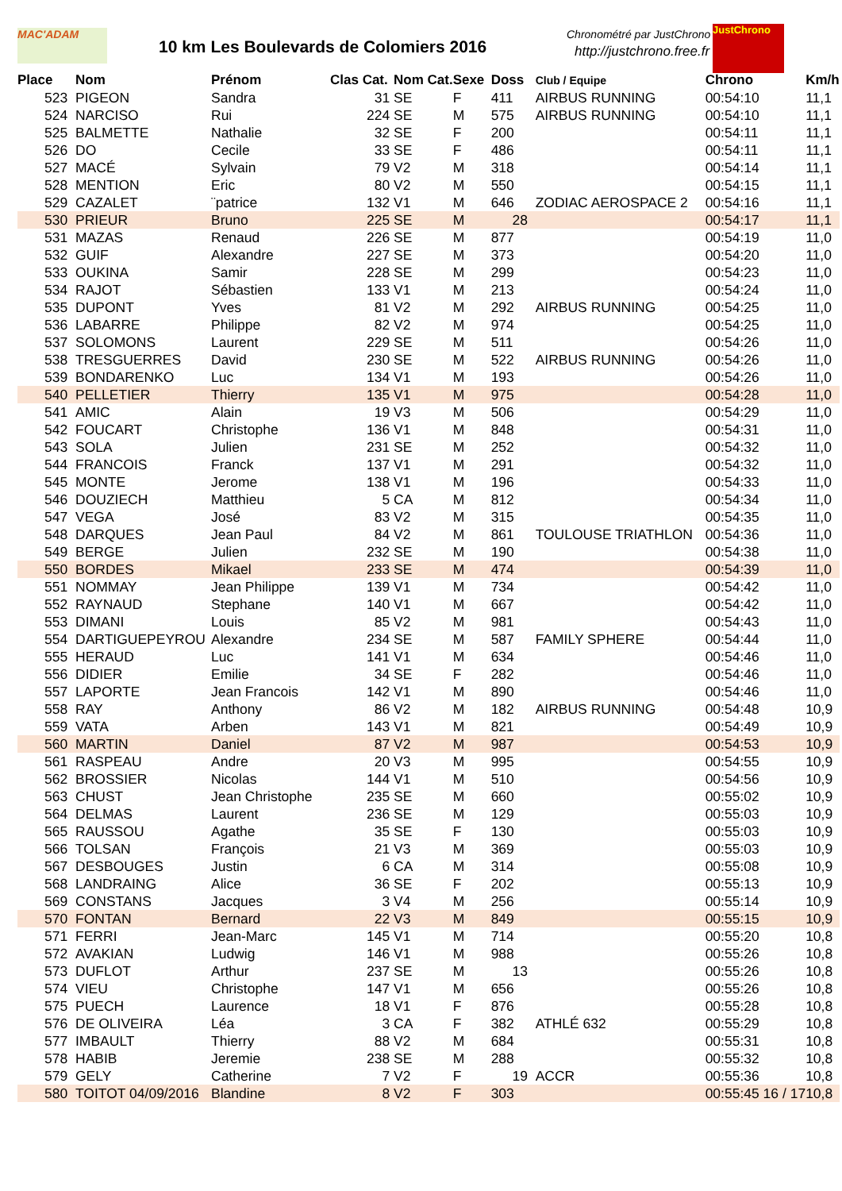MAC'ADAM
10 km Les Boulevards de Colomiers 2016
Chronométré par JustChrono
http://justchrono.free.fr
JustChrono
| Place | Nom | Prénom | Clas Cat. | Nom Cat. | Sexe | Doss | Club / Equipe | Chrono | Km/h |
| --- | --- | --- | --- | --- | --- | --- | --- | --- | --- |
| 523 | PIGEON | Sandra | 31 | SE | F | 411 | AIRBUS RUNNING | 00:54:10 | 11,1 |
| 524 | NARCISO | Rui | 224 | SE | M | 575 | AIRBUS RUNNING | 00:54:10 | 11,1 |
| 525 | BALMETTE | Nathalie | 32 | SE | F | 200 | | 00:54:11 | 11,1 |
| 526 | DO | Cecile | 33 | SE | F | 486 | | 00:54:11 | 11,1 |
| 527 | MACÉ | Sylvain | 79 | V2 | M | 318 | | 00:54:14 | 11,1 |
| 528 | MENTION | Eric | 80 | V2 | M | 550 | | 00:54:15 | 11,1 |
| 529 | CAZALET | ¨patrice | 132 | V1 | M | 646 | ZODIAC AEROSPACE 2 | 00:54:16 | 11,1 |
| 530 | PRIEUR | Bruno | 225 | SE | M | 28 | | 00:54:17 | 11,1 |
| 531 | MAZAS | Renaud | 226 | SE | M | 877 | | 00:54:19 | 11,0 |
| 532 | GUIF | Alexandre | 227 | SE | M | 373 | | 00:54:20 | 11,0 |
| 533 | OUKINA | Samir | 228 | SE | M | 299 | | 00:54:23 | 11,0 |
| 534 | RAJOT | Sébastien | 133 | V1 | M | 213 | | 00:54:24 | 11,0 |
| 535 | DUPONT | Yves | 81 | V2 | M | 292 | AIRBUS RUNNING | 00:54:25 | 11,0 |
| 536 | LABARRE | Philippe | 82 | V2 | M | 974 | | 00:54:25 | 11,0 |
| 537 | SOLOMONS | Laurent | 229 | SE | M | 511 | | 00:54:26 | 11,0 |
| 538 | TRESGUERRES | David | 230 | SE | M | 522 | AIRBUS RUNNING | 00:54:26 | 11,0 |
| 539 | BONDARENKO | Luc | 134 | V1 | M | 193 | | 00:54:26 | 11,0 |
| 540 | PELLETIER | Thierry | 135 | V1 | M | 975 | | 00:54:28 | 11,0 |
| 541 | AMIC | Alain | 19 | V3 | M | 506 | | 00:54:29 | 11,0 |
| 542 | FOUCART | Christophe | 136 | V1 | M | 848 | | 00:54:31 | 11,0 |
| 543 | SOLA | Julien | 231 | SE | M | 252 | | 00:54:32 | 11,0 |
| 544 | FRANCOIS | Franck | 137 | V1 | M | 291 | | 00:54:32 | 11,0 |
| 545 | MONTE | Jerome | 138 | V1 | M | 196 | | 00:54:33 | 11,0 |
| 546 | DOUZIECH | Matthieu | 5 | CA | M | 812 | | 00:54:34 | 11,0 |
| 547 | VEGA | José | 83 | V2 | M | 315 | | 00:54:35 | 11,0 |
| 548 | DARQUES | Jean Paul | 84 | V2 | M | 861 | TOULOUSE TRIATHLON | 00:54:36 | 11,0 |
| 549 | BERGE | Julien | 232 | SE | M | 190 | | 00:54:38 | 11,0 |
| 550 | BORDES | Mikael | 233 | SE | M | 474 | | 00:54:39 | 11,0 |
| 551 | NOMMAY | Jean Philippe | 139 | V1 | M | 734 | | 00:54:42 | 11,0 |
| 552 | RAYNAUD | Stephane | 140 | V1 | M | 667 | | 00:54:42 | 11,0 |
| 553 | DIMANI | Louis | 85 | V2 | M | 981 | | 00:54:43 | 11,0 |
| 554 | DARTIGUEPEYROU | Alexandre | 234 | SE | M | 587 | FAMILY SPHERE | 00:54:44 | 11,0 |
| 555 | HERAUD | Luc | 141 | V1 | M | 634 | | 00:54:46 | 11,0 |
| 556 | DIDIER | Emilie | 34 | SE | F | 282 | | 00:54:46 | 11,0 |
| 557 | LAPORTE | Jean Francois | 142 | V1 | M | 890 | | 00:54:46 | 11,0 |
| 558 | RAY | Anthony | 86 | V2 | M | 182 | AIRBUS RUNNING | 00:54:48 | 10,9 |
| 559 | VATA | Arben | 143 | V1 | M | 821 | | 00:54:49 | 10,9 |
| 560 | MARTIN | Daniel | 87 | V2 | M | 987 | | 00:54:53 | 10,9 |
| 561 | RASPEAU | Andre | 20 | V3 | M | 995 | | 00:54:55 | 10,9 |
| 562 | BROSSIER | Nicolas | 144 | V1 | M | 510 | | 00:54:56 | 10,9 |
| 563 | CHUST | Jean Christophe | 235 | SE | M | 660 | | 00:55:02 | 10,9 |
| 564 | DELMAS | Laurent | 236 | SE | M | 129 | | 00:55:03 | 10,9 |
| 565 | RAUSSOU | Agathe | 35 | SE | F | 130 | | 00:55:03 | 10,9 |
| 566 | TOLSAN | François | 21 | V3 | M | 369 | | 00:55:03 | 10,9 |
| 567 | DESBOUGES | Justin | 6 | CA | M | 314 | | 00:55:08 | 10,9 |
| 568 | LANDRAING | Alice | 36 | SE | F | 202 | | 00:55:13 | 10,9 |
| 569 | CONSTANS | Jacques | 3 | V4 | M | 256 | | 00:55:14 | 10,9 |
| 570 | FONTAN | Bernard | 22 | V3 | M | 849 | | 00:55:15 | 10,9 |
| 571 | FERRI | Jean-Marc | 145 | V1 | M | 714 | | 00:55:20 | 10,8 |
| 572 | AVAKIAN | Ludwig | 146 | V1 | M | 988 | | 00:55:26 | 10,8 |
| 573 | DUFLOT | Arthur | 237 | SE | M | 13 | | 00:55:26 | 10,8 |
| 574 | VIEU | Christophe | 147 | V1 | M | 656 | | 00:55:26 | 10,8 |
| 575 | PUECH | Laurence | 18 | V1 | F | 876 | | 00:55:28 | 10,8 |
| 576 | DE OLIVEIRA | Léa | 3 | CA | F | 382 | ATHLÉ 632 | 00:55:29 | 10,8 |
| 577 | IMBAULT | Thierry | 88 | V2 | M | 684 | | 00:55:31 | 10,8 |
| 578 | HABIB | Jeremie | 238 | SE | M | 288 | | 00:55:32 | 10,8 |
| 579 | GELY | Catherine | 7 | V2 | F | 19 | ACCR | 00:55:36 | 10,8 |
| 580 | TOITOT 04/09/2016 | Blandine | 8 | V2 | F | 303 | | 00:55:45 16 / 17 | 10,8 |